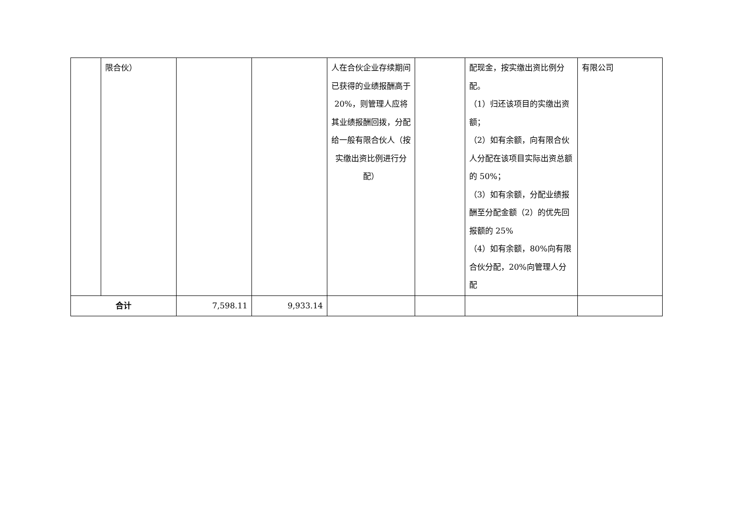| | 限合伙） | | | 人在合伙企业存续期间已获得的业绩报酬高于 20%，则管理人应将其业绩报酬回拨，分配给一般有限合伙人（按实缴出资比例进行分配） | | 配现金，按实缴出资比例分配。 （1）归还该项目的实缴出资额； （2）如有余额，向有限合伙人分配在该项目实际出资总额的 50%； （3）如有余额，分配业绩报酬至分配金额（2）的优先回报额的 25% （4）如有余额，80%向有限合伙分配，20%向管理人分配 | 有限公司 |
| 合计 | | 7,598.11 | 9,933.14 | | | | |